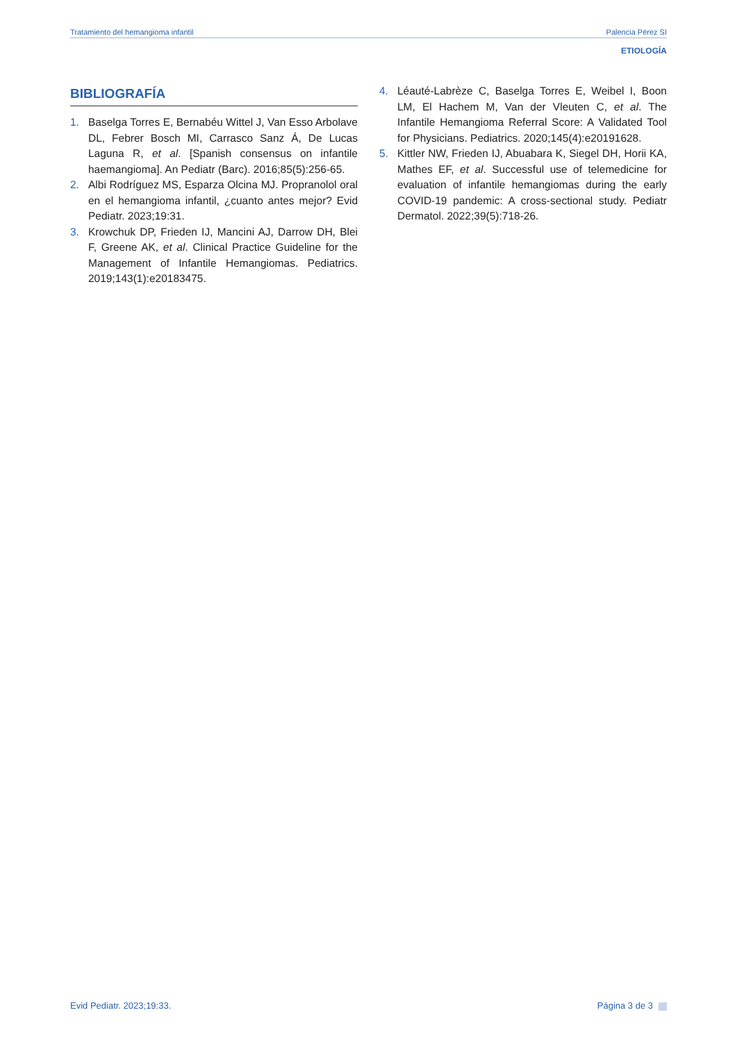Tratamiento del hemangioma infantil Palencia Pérez SI
ETIOLOGÍA
BIBLIOGRAFÍA
1. Baselga Torres E, Bernabéu Wittel J, Van Esso Arbolave DL, Febrer Bosch MI, Carrasco Sanz Á, De Lucas Laguna R, et al. [Spanish consensus on infantile haemangioma]. An Pediatr (Barc). 2016;85(5):256-65.
2. Albi Rodríguez MS, Esparza Olcina MJ. Propranolol oral en el hemangioma infantil, ¿cuanto antes mejor? Evid Pediatr. 2023;19:31.
3. Krowchuk DP, Frieden IJ, Mancini AJ, Darrow DH, Blei F, Greene AK, et al. Clinical Practice Guideline for the Management of Infantile Hemangiomas. Pediatrics. 2019;143(1):e20183475.
4. Léauté-Labrèze C, Baselga Torres E, Weibel I, Boon LM, El Hachem M, Van der Vleuten C, et al. The Infantile Hemangioma Referral Score: A Validated Tool for Physicians. Pediatrics. 2020;145(4):e20191628.
5. Kittler NW, Frieden IJ, Abuabara K, Siegel DH, Horii KA, Mathes EF, et al. Successful use of telemedicine for evaluation of infantile hemangiomas during the early COVID-19 pandemic: A cross-sectional study. Pediatr Dermatol. 2022;39(5):718-26.
Evid Pediatr. 2023;19:33. Página 3 de 3